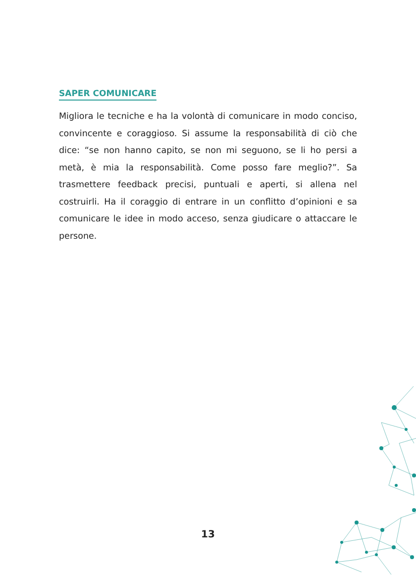SAPER COMUNICARE
Migliora le tecniche e ha la volontà di comunicare in modo conciso, convincente e coraggioso. Si assume la responsabilità di ciò che dice: “se non hanno capito, se non mi seguono, se li ho persi a metà, è mia la responsabilità. Come posso fare meglio?”. Sa trasmettere feedback precisi, puntuali e aperti, si allena nel costruirli. Ha il coraggio di entrare in un conflitto d’opinioni e sa comunicare le idee in modo acceso, senza giudicare o attaccare le persone.
13